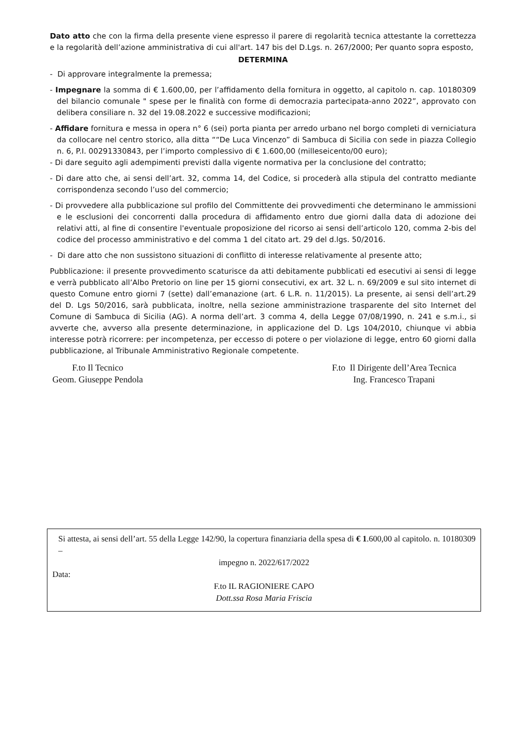Dato atto che con la firma della presente viene espresso il parere di regolarità tecnica attestante la correttezza e la regolarità dell’azione amministrativa di cui all'art. 147 bis del D.Lgs. n. 267/2000; Per quanto sopra esposto,
DETERMINA
- Di approvare integralmente la premessa;
- Impegnare la somma di € 1.600,00, per l’affidamento della fornitura in oggetto, al capitolo n. cap. 10180309 del bilancio comunale " spese per le finalità con forme di democrazia partecipata-anno 2022”, approvato con delibera consiliare n. 32 del 19.08.2022 e successive modificazioni;
- Affidare fornitura e messa in opera n° 6 (sei) porta pianta per arredo urbano nel borgo completi di verniciatura da collocare nel centro storico, alla ditta ““De Luca Vincenzo” di Sambuca di Sicilia con sede in piazza Collegio n. 6, P.I. 00291330843, per l’importo complessivo di € 1.600,00 (milleseicento/00 euro);
- Di dare seguito agli adempimenti previsti dalla vigente normativa per la conclusione del contratto;
- Di dare atto che, ai sensi dell’art. 32, comma 14, del Codice, si procederà alla stipula del contratto mediante corrispondenza secondo l’uso del commercio;
- Di provvedere alla pubblicazione sul profilo del Committente dei provvedimenti che determinano le ammissioni e le esclusioni dei concorrenti dalla procedura di affidamento entro due giorni dalla data di adozione dei relativi atti, al fine di consentire l'eventuale proposizione del ricorso ai sensi dell’articolo 120, comma 2-bis del codice del processo amministrativo e del comma 1 del citato art. 29 del d.lgs. 50/2016.
- Di dare atto che non sussistono situazioni di conflitto di interesse relativamente al presente atto;
Pubblicazione: il presente provvedimento scaturisce da atti debitamente pubblicati ed esecutivi ai sensi di legge e verrà pubblicato all’Albo Pretorio on line per 15 giorni consecutivi, ex art. 32 L. n. 69/2009 e sul sito internet di questo Comune entro giorni 7 (sette) dall’emanazione (art. 6 L.R. n. 11/2015). La presente, ai sensi dell’art.29 del D. Lgs 50/2016, sarà pubblicata, inoltre, nella sezione amministrazione trasparente del sito Internet del Comune di Sambuca di Sicilia (AG). A norma dell’art. 3 comma 4, della Legge 07/08/1990, n. 241 e s.m.i., si avverte che, avverso alla presente determinazione, in applicazione del D. Lgs 104/2010, chiunque vi abbia interesse potrà ricorrere: per incompetenza, per eccesso di potere o per violazione di legge, entro 60 giorni dalla pubblicazione, al Tribunale Amministrativo Regionale competente.
F.to Il Tecnico
Geom. Giuseppe Pendola
F.to Il Dirigente dell’Area Tecnica
Ing. Francesco Trapani
Si attesta, ai sensi dell’art. 55 della Legge 142/90, la copertura finanziaria della spesa di € 1.600,00 al capitolo. n. 10180309 –
impegno n. 2022/617/2022
Data:
F.to IL RAGIONIERE CAPO
Dott.ssa Rosa Maria Friscia